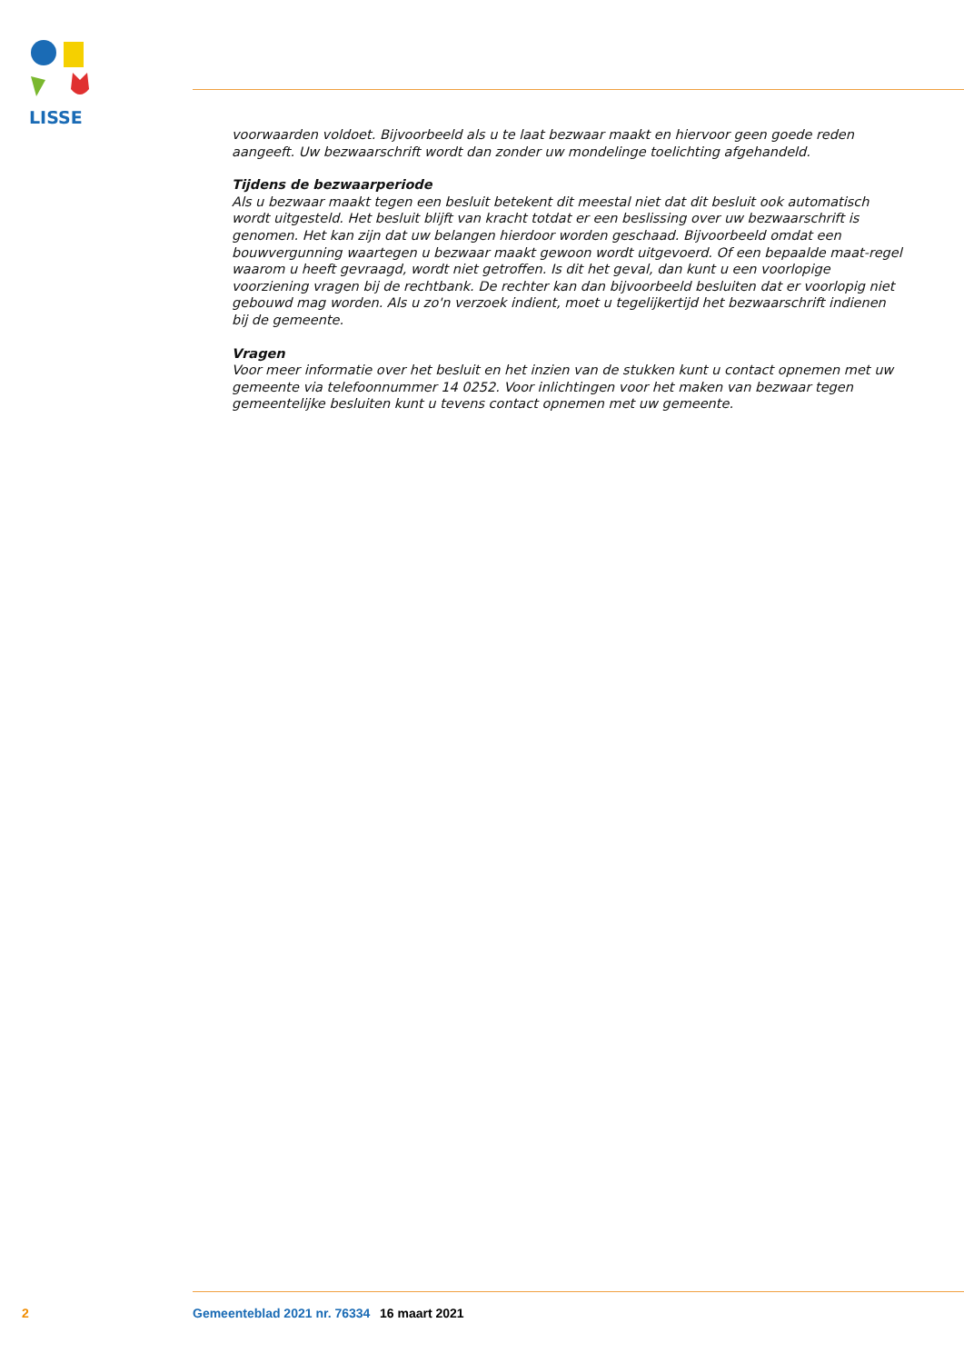LISSE
voorwaarden voldoet. Bijvoorbeeld als u te laat bezwaar maakt en hiervoor geen goede reden aangeeft. Uw bezwaarschrift wordt dan zonder uw mondelinge toelichting afgehandeld.
Tijdens de bezwaarperiode
Als u bezwaar maakt tegen een besluit betekent dit meestal niet dat dit besluit ook automatisch wordt uitgesteld. Het besluit blijft van kracht totdat er een beslissing over uw bezwaarschrift is genomen. Het kan zijn dat uw belangen hierdoor worden geschaad. Bijvoorbeeld omdat een bouwvergunning waartegen u bezwaar maakt gewoon wordt uitgevoerd. Of een bepaalde maat-regel waarom u heeft gevraagd, wordt niet getroffen. Is dit het geval, dan kunt u een voorlopige voorziening vragen bij de rechtbank. De rechter kan dan bijvoorbeeld besluiten dat er voorlopig niet gebouwd mag worden. Als u zo'n verzoek indient, moet u tegelijkertijd het bezwaarschrift indienen bij de gemeente.
Vragen
Voor meer informatie over het besluit en het inzien van de stukken kunt u contact opnemen met uw gemeente via telefoonnummer 14 0252. Voor inlichtingen voor het maken van bezwaar tegen gemeentelijke besluiten kunt u tevens contact opnemen met uw gemeente.
2 Gemeenteblad 2021 nr. 76334 16 maart 2021